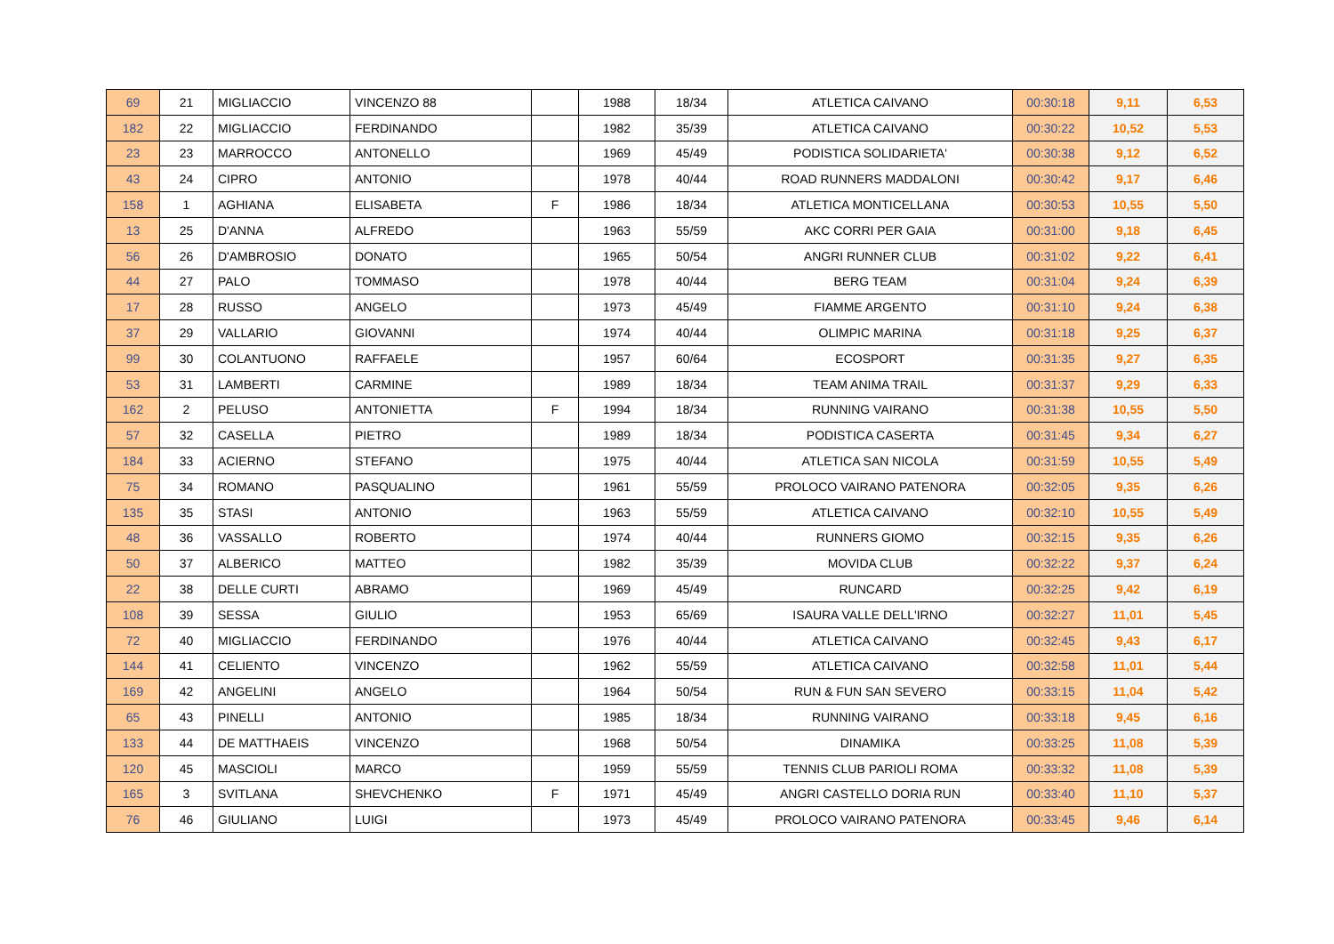| 69 | 21 | MIGLIACCIO | VINCENZO 88 | | 1988 | 18/34 | ATLETICA CAIVANO | 00:30:18 | 9,11 | 6,53 |
| 182 | 22 | MIGLIACCIO | FERDINANDO | | 1982 | 35/39 | ATLETICA CAIVANO | 00:30:22 | 10,52 | 5,53 |
| 23 | 23 | MARROCCO | ANTONELLO | | 1969 | 45/49 | PODISTICA SOLIDARIETA' | 00:30:38 | 9,12 | 6,52 |
| 43 | 24 | CIPRO | ANTONIO | | 1978 | 40/44 | ROAD RUNNERS MADDALONI | 00:30:42 | 9,17 | 6,46 |
| 158 | 1 | AGHIANA | ELISABETA | F | 1986 | 18/34 | ATLETICA MONTICELLANA | 00:30:53 | 10,55 | 5,50 |
| 13 | 25 | D'ANNA | ALFREDO | | 1963 | 55/59 | AKC CORRI PER GAIA | 00:31:00 | 9,18 | 6,45 |
| 56 | 26 | D'AMBROSIO | DONATO | | 1965 | 50/54 | ANGRI RUNNER CLUB | 00:31:02 | 9,22 | 6,41 |
| 44 | 27 | PALO | TOMMASO | | 1978 | 40/44 | BERG TEAM | 00:31:04 | 9,24 | 6,39 |
| 17 | 28 | RUSSO | ANGELO | | 1973 | 45/49 | FIAMME ARGENTO | 00:31:10 | 9,24 | 6,38 |
| 37 | 29 | VALLARIO | GIOVANNI | | 1974 | 40/44 | OLIMPIC MARINA | 00:31:18 | 9,25 | 6,37 |
| 99 | 30 | COLANTUONO | RAFFAELE | | 1957 | 60/64 | ECOSPORT | 00:31:35 | 9,27 | 6,35 |
| 53 | 31 | LAMBERTI | CARMINE | | 1989 | 18/34 | TEAM ANIMA TRAIL | 00:31:37 | 9,29 | 6,33 |
| 162 | 2 | PELUSO | ANTONIETTA | F | 1994 | 18/34 | RUNNING VAIRANO | 00:31:38 | 10,55 | 5,50 |
| 57 | 32 | CASELLA | PIETRO | | 1989 | 18/34 | PODISTICA CASERTA | 00:31:45 | 9,34 | 6,27 |
| 184 | 33 | ACIERNO | STEFANO | | 1975 | 40/44 | ATLETICA SAN NICOLA | 00:31:59 | 10,55 | 5,49 |
| 75 | 34 | ROMANO | PASQUALINO | | 1961 | 55/59 | PROLOCO VAIRANO PATENORA | 00:32:05 | 9,35 | 6,26 |
| 135 | 35 | STASI | ANTONIO | | 1963 | 55/59 | ATLETICA CAIVANO | 00:32:10 | 10,55 | 5,49 |
| 48 | 36 | VASSALLO | ROBERTO | | 1974 | 40/44 | RUNNERS GIOMO | 00:32:15 | 9,35 | 6,26 |
| 50 | 37 | ALBERICO | MATTEO | | 1982 | 35/39 | MOVIDA CLUB | 00:32:22 | 9,37 | 6,24 |
| 22 | 38 | DELLE CURTI | ABRAMO | | 1969 | 45/49 | RUNCARD | 00:32:25 | 9,42 | 6,19 |
| 108 | 39 | SESSA | GIULIO | | 1953 | 65/69 | ISAURA VALLE DELL'IRNO | 00:32:27 | 11,01 | 5,45 |
| 72 | 40 | MIGLIACCIO | FERDINANDO | | 1976 | 40/44 | ATLETICA CAIVANO | 00:32:45 | 9,43 | 6,17 |
| 144 | 41 | CELIENTO | VINCENZO | | 1962 | 55/59 | ATLETICA CAIVANO | 00:32:58 | 11,01 | 5,44 |
| 169 | 42 | ANGELINI | ANGELO | | 1964 | 50/54 | RUN & FUN SAN SEVERO | 00:33:15 | 11,04 | 5,42 |
| 65 | 43 | PINELLI | ANTONIO | | 1985 | 18/34 | RUNNING VAIRANO | 00:33:18 | 9,45 | 6,16 |
| 133 | 44 | DE MATTHAEIS | VINCENZO | | 1968 | 50/54 | DINAMIKA | 00:33:25 | 11,08 | 5,39 |
| 120 | 45 | MASCIOLI | MARCO | | 1959 | 55/59 | TENNIS CLUB PARIOLI ROMA | 00:33:32 | 11,08 | 5,39 |
| 165 | 3 | SVITLANA | SHEVCHENKO | F | 1971 | 45/49 | ANGRI CASTELLO DORIA RUN | 00:33:40 | 11,10 | 5,37 |
| 76 | 46 | GIULIANO | LUIGI | | 1973 | 45/49 | PROLOCO VAIRANO PATENORA | 00:33:45 | 9,46 | 6,14 |